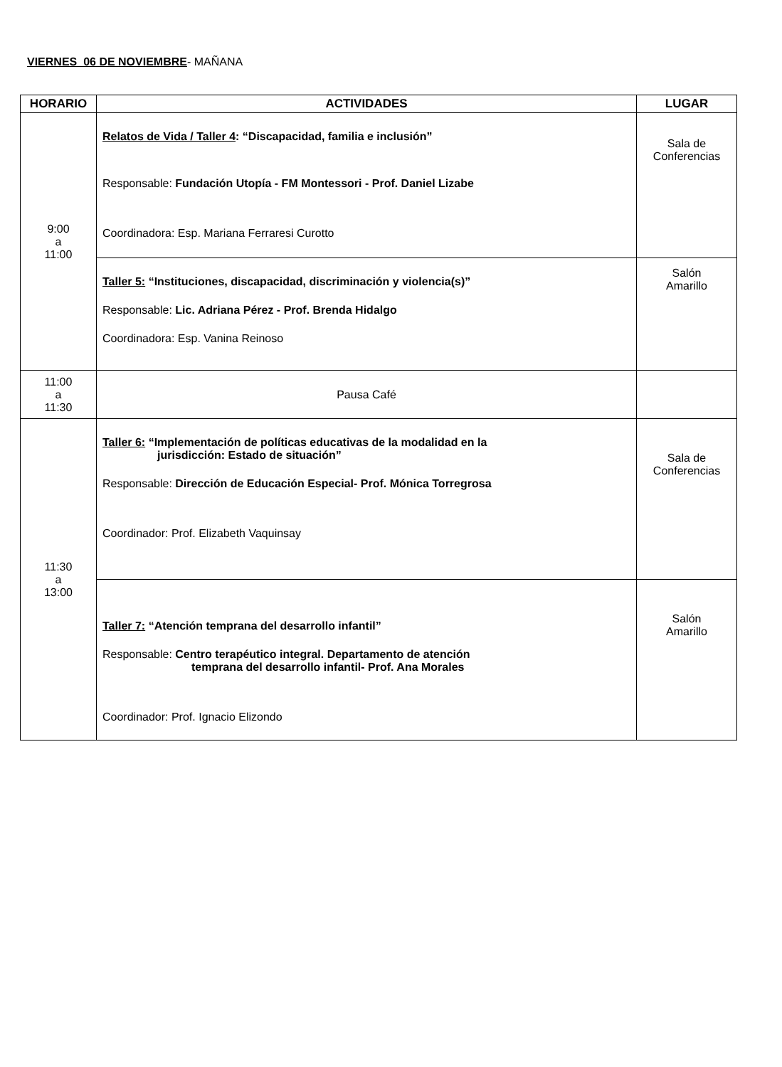VIERNES 06 DE NOVIEMBRE- MAÑANA
| HORARIO | ACTIVIDADES | LUGAR |
| --- | --- | --- |
| 9:00 a 11:00 | Relatos de Vida / Taller 4 : “Discapacidad, familia e inclusión” Responsable: Fundación Utopía - FM Montessori - Prof. Daniel Lizabe Coordinadora: Esp. Mariana Ferraresi Curotto | Sala de Conferencias |
| | Taller 5: “Instituciones, discapacidad, discriminación y violencia(s)” Responsable: Lic. Adriana Pérez - Prof. Brenda Hidalgo Coordinadora: Esp. Vanina Reinoso | Salón Amarillo |
| 11:00 a 11:30 | Pausa Café | |
| 11:30 a 13:00 | Taller 6: “Implementación de políticas educativas de la modalidad en la jurisdicción: Estado de situación” Responsable: Dirección de Educación Especial- Prof. Mónica Torregrosa Coordinador: Prof. Elizabeth Vaquinsay | Sala de Conferencias |
| | Taller 7: “Atención temprana del desarrollo infantil” Responsable: Centro terapéutico integral. Departamento de atención temprana del desarrollo infantil- Prof. Ana Morales Coordinador: Prof. Ignacio Elizondo | Salón Amarillo |